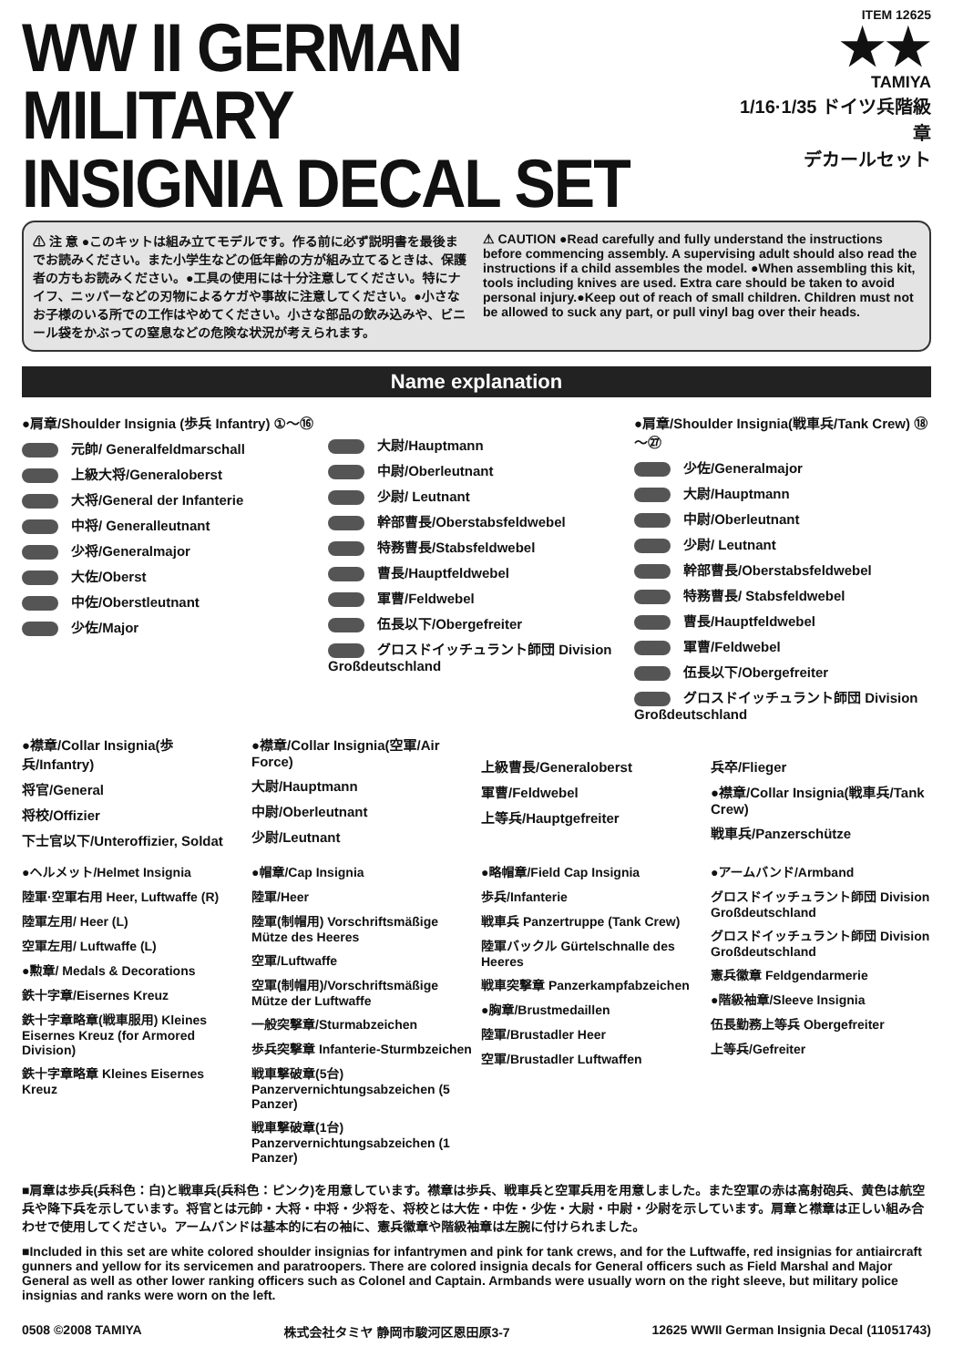ITEM 12625
WW II GERMAN MILITARY
INSIGNIA DECAL SET
★★
TAMIYA
1/16·1/35 ドイツ兵階級章
デカールセット
⚠ 注 意 ●このキットは組み立てモデルです。作る前に必ず説明書を最後までお読みください。また小学生などの低年齢の方が組み立てるときは、保護者の方もお読みください。●工具の使用には十分注意してください。特にナイフ、ニッパーなどの刃物によるケガや事故に注意してください。●小さなお子様のいる所での工作はやめてください。小さな部品の飲み込みや、ビニール袋をかぶっての窒息などの危険な状況が考えられます。
⚠ CAUTION ●Read carefully and fully understand the instructions before commencing assembly. A supervising adult should also read the instructions if a child assembles the model. ●When assembling this kit, tools including knives are used. Extra care should be taken to avoid personal injury.●Keep out of reach of small children. Children must not be allowed to suck any part, or pull vinyl bag over their heads.
Name explanation
●肩章/Shoulder Insignia (歩兵 Infantry) ①～⑯
元帥/ Generalfeldmarschall
上級大将/Generaloberst
大将/General der Infanterie
中将/ Generalleutnant
少将/Generalmajor
大佐/Oberst
中佐/Oberstleutnant
少佐/Major
大尉/Hauptmann
中尉/Oberleutnant
少尉/ Leutnant
幹部曹長/Oberstabsfeldwebel
特務曹長/Stabsfeldwebel
曹長/Hauptfeldwebel
軍曹/Feldwebel
伍長以下/Obergefreiter
グロスドイッチュラント師団 Division Großdeutschland
●肩章/Shoulder Insignia(戦車兵/Tank Crew) ⑱～㉗
少佐/Generalmajor
大尉/Hauptmann
中尉/Oberleutnant
少尉/ Leutnant
幹部曹長/Oberstabsfeldwebel
特務曹長/ Stabsfeldwebel
曹長/Hauptfeldwebel
軍曹/Feldwebel
伍長以下/Obergefreiter
グロスドイッチュラント師団 Division Großdeutschland
●襟章/Collar Insignia(歩兵/Infantry)
将官/General
将校/Offizier
下士官以下/Unteroffizier, Soldat
●襟章/Collar Insignia(空軍/Air Force)
大尉/Hauptmann
中尉/Oberleutnant
少尉/Leutnant
上級曹長/Generaloberst
軍曹/Feldwebel
上等兵/Hauptgefreiter
兵卒/Flieger
●襟章/Collar Insignia(戦車兵/Tank Crew)
戦車兵/Panzerschütze
●ヘルメット/Helmet Insignia
陸軍·空軍右用 Heer, Luftwaffe (R)
陸軍左用/ Heer (L)
空軍左用/ Luftwaffe (L)
●勲章/ Medals & Decorations
鉄十字章/Eisernes Kreuz
鉄十字章略章(戦車服用) Kleines Eisernes Kreuz (for Armored Division)
鉄十字章略章 Kleines Eisernes Kreuz
●帽章/Cap Insignia
陸軍/Heer
陸軍(制帽用) Vorschriftsmäßige Mütze des Heeres
空軍/Luftwaffe
空軍(制帽用)/Vorschriftsmäßige Mütze der Luftwaffe
一般突撃章/Sturmabzeichen
歩兵突撃章 Infanterie-Sturmbzeichen
戦車撃破章(5台) Panzervernichtungsabzeichen (5 Panzer)
戦車撃破章(1台) Panzervernichtungsabzeichen (1 Panzer)
●略帽章/Field Cap Insignia
歩兵/Infanterie
戦車兵 Panzertruppe (Tank Crew)
陸軍バックル Gürtelschnalle des Heeres
戦車突撃章 Panzerkampfabzeichen
●胸章/Brustmedaillen
陸軍/Brustadler Heer
空軍/Brustadler Luftwaffen
●アームバンド/Armband
グロスドイッチュラント師団 Division Großdeutschland
グロスドイッチュラント師団 Division Großdeutschland
憲兵徽章 Feldgendarmerie
●階級袖章/Sleeve Insignia
伍長勤務上等兵 Obergefreiter
上等兵/Gefreiter
■肩章は歩兵(兵科色：白)と戦車兵(兵科色：ピンク)を用意しています。襟章は歩兵、戦車兵と空軍兵用を用意しました。また空軍の赤は高射砲兵、黄色は航空兵や降下兵を示しています。将官とは元帥・大将・中将・少将を、将校とは大佐・中佐・少佐・大尉・中尉・少尉を示しています。肩章と襟章は正しい組み合わせで使用してください。アームバンドは基本的に右の袖に、憲兵徽章や階級袖章は左腕に付けられました。
■Included in this set are white colored shoulder insignias for infantrymen and pink for tank crews, and for the Luftwaffe, red insignias for antiaircraft gunners and yellow for its servicemen and paratroopers. There are colored insignia decals for General officers such as Field Marshal and Major General as well as other lower ranking officers such as Colonel and Captain. Armbands were usually worn on the right sleeve, but military police insignias and ranks were worn on the left.
0508 ©2008 TAMIYA 株式会社タミヤ 静岡市駿河区恩田原3-7 12625 WWII German Insignia Decal (11051743)